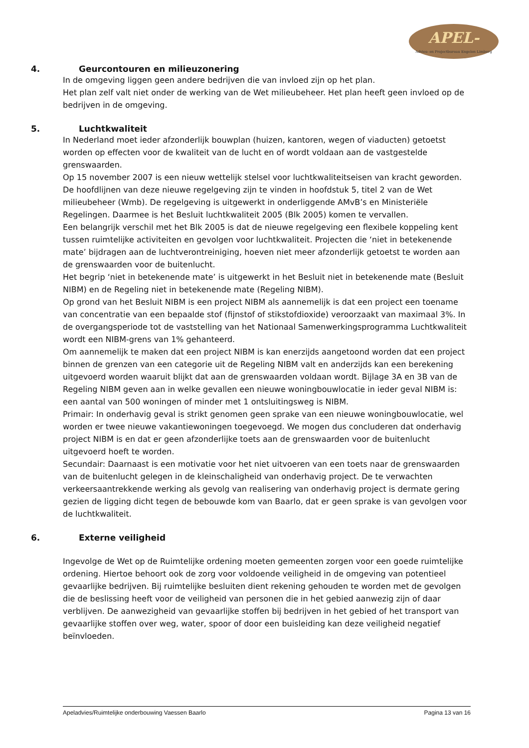APEL-
Advies- en Projectbureau Engelen Limburg
4. Geurcontouren en milieuzonering
In de omgeving liggen geen andere bedrijven die van invloed zijn op het plan.
Het plan zelf valt niet onder de werking van de Wet milieubeheer. Het plan heeft geen invloed op de bedrijven in de omgeving.
5. Luchtkwaliteit
In Nederland moet ieder afzonderlijk bouwplan (huizen, kantoren, wegen of viaducten) getoetst worden op effecten voor de kwaliteit van de lucht en of wordt voldaan aan de vastgestelde grenswaarden.
Op 15 november 2007 is een nieuw wettelijk stelsel voor luchtkwaliteitseisen van kracht geworden. De hoofdlijnen van deze nieuwe regelgeving zijn te vinden in hoofdstuk 5, titel 2 van de Wet milieubeheer (Wmb). De regelgeving is uitgewerkt in onderliggende AMvB’s en Ministeriële Regelingen. Daarmee is het Besluit luchtkwaliteit 2005 (Blk 2005) komen te vervallen.
Een belangrijk verschil met het Blk 2005 is dat de nieuwe regelgeving een flexibele koppeling kent tussen ruimtelijke activiteiten en gevolgen voor luchtkwaliteit. Projecten die ‘niet in betekenende mate’ bijdragen aan de luchtverontreiniging, hoeven niet meer afzonderlijk getoetst te worden aan de grenswaarden voor de buitenlucht.
Het begrip ‘niet in betekenende mate’ is uitgewerkt in het Besluit niet in betekenende mate (Besluit NIBM) en de Regeling niet in betekenende mate (Regeling NIBM).
Op grond van het Besluit NIBM is een project NIBM als aannemelijk is dat een project een toename van concentratie van een bepaalde stof (fijnstof of stikstofdioxide) veroorzaakt van maximaal 3%. In de overgangsperiode tot de vaststelling van het Nationaal Samenwerkingsprogramma Luchtkwaliteit wordt een NIBM-grens van 1% gehanteerd.
Om aannemelijk te maken dat een project NIBM is kan enerzijds aangetoond worden dat een project binnen de grenzen van een categorie uit de Regeling NIBM valt en anderzijds kan een berekening uitgevoerd worden waaruit blijkt dat aan de grenswaarden voldaan wordt. Bijlage 3A en 3B van de Regeling NIBM geven aan in welke gevallen een nieuwe woningbouwlocatie in ieder geval NIBM is: een aantal van 500 woningen of minder met 1 ontsluitingsweg is NIBM.
Primair: In onderhavig geval is strikt genomen geen sprake van een nieuwe woningbouwlocatie, wel worden er twee nieuwe vakantiewoningen toegevoegd. We mogen dus concluderen dat onderhavig project NIBM is en dat er geen afzonderlijke toets aan de grenswaarden voor de buitenlucht uitgevoerd hoeft te worden.
Secundair: Daarnaast is een motivatie voor het niet uitvoeren van een toets naar de grenswaarden van de buitenlucht gelegen in de kleinschaligheid van onderhavig project. De te verwachten verkeersaantrekkende werking als gevolg van realisering van onderhavig project is dermate gering gezien de ligging dicht tegen de bebouwde kom van Baarlo, dat er geen sprake is van gevolgen voor de luchtkwaliteit.
6. Externe veiligheid
Ingevolge de Wet op de Ruimtelijke ordening moeten gemeenten zorgen voor een goede ruimtelijke ordening. Hiertoe behoort ook de zorg voor voldoende veiligheid in de omgeving van potentieel gevaarlijke bedrijven. Bij ruimtelijke besluiten dient rekening gehouden te worden met de gevolgen die de beslissing heeft voor de veiligheid van personen die in het gebied aanwezig zijn of daar verblijven. De aanwezigheid van gevaarlijke stoffen bij bedrijven in het gebied of het transport van gevaarlijke stoffen over weg, water, spoor of door een buisleiding kan deze veiligheid negatief beïnvloeden.
Apeladvies/Ruimtelijke onderbouwing Vaessen Baarlo Pagina 13 van 16